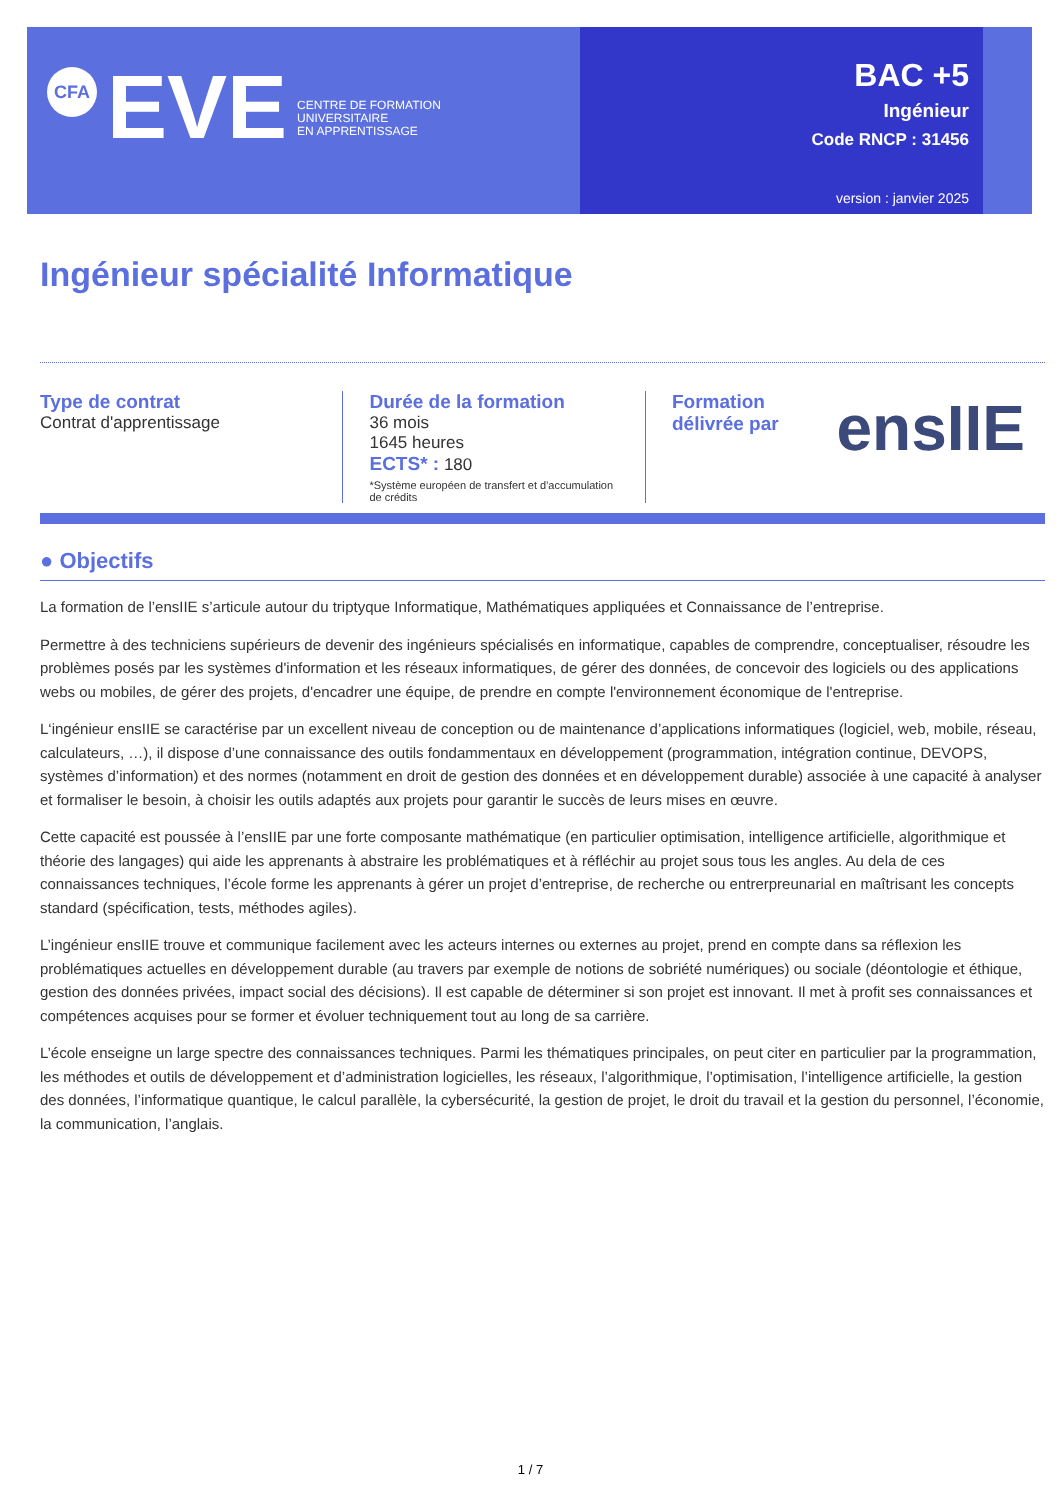CFA
EVE
CENTRE DE FORMATION
UNIVERSITAIRE
EN APPRENTISSAGE
BAC +5
Ingénieur
Code RNCP : 31456
version : janvier 2025
Ingénieur spécialité Informatique
Type de contrat
Contrat d'apprentissage
Durée de la formation
36 mois
1645 heures
ECTS* : 180
*Système européen de transfert et d'accumulation de crédits
Formation délivrée par
ensIIE
● Objectifs
La formation de l’ensIIE s’articule autour du triptyque Informatique, Mathématiques appliquées et Connaissance de l’entreprise.
Permettre à des techniciens supérieurs de devenir des ingénieurs spécialisés en informatique, capables de comprendre, conceptualiser, résoudre les problèmes posés par les systèmes d'information et les réseaux informatiques, de gérer des données, de concevoir des logiciels ou des applications webs ou mobiles, de gérer des projets, d'encadrer une équipe, de prendre en compte l'environnement économique de l'entreprise.
L‘ingénieur ensIIE se caractérise par un excellent niveau de conception ou de maintenance d’applications informatiques (logiciel, web, mobile, réseau, calculateurs, …), il dispose d’une connaissance des outils fondammentaux en développement (programmation, intégration continue, DEVOPS, systèmes d’information) et des normes (notamment en droit de gestion des données et en développement durable) associée à une capacité à analyser et formaliser le besoin, à choisir les outils adaptés aux projets pour garantir le succès de leurs mises en œuvre.
Cette capacité est poussée à l’ensIIE par une forte composante mathématique (en particulier optimisation, intelligence artificielle, algorithmique et théorie des langages) qui aide les apprenants à abstraire les problématiques et à réfléchir au projet sous tous les angles. Au dela de ces connaissances techniques, l’école forme les apprenants à gérer un projet d’entreprise, de recherche ou entrerpreunarial en maîtrisant les concepts standard (spécification, tests, méthodes agiles).
L’ingénieur ensIIE trouve et communique facilement avec les acteurs internes ou externes au projet, prend en compte dans sa réflexion les problématiques actuelles en développement durable (au travers par exemple de notions de sobriété numériques) ou sociale (déontologie et éthique, gestion des données privées, impact social des décisions). Il est capable de déterminer si son projet est innovant. Il met à profit ses connaissances et compétences acquises pour se former et évoluer techniquement tout au long de sa carrière.
L’école enseigne un large spectre des connaissances techniques. Parmi les thématiques principales, on peut citer en particulier par la programmation, les méthodes et outils de développement et d’administration logicielles, les réseaux, l’algorithmique, l’optimisation, l’intelligence artificielle, la gestion des données, l’informatique quantique, le calcul parallèle, la cybersécurité, la gestion de projet, le droit du travail et la gestion du personnel, l’économie, la communication, l’anglais.
1 / 7